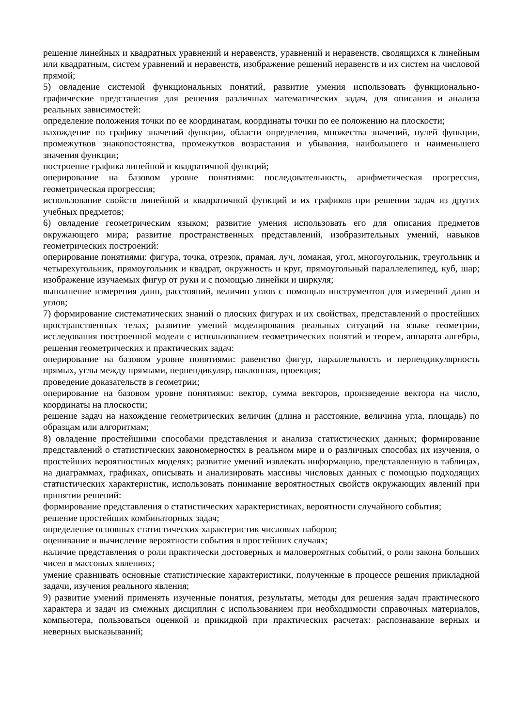решение линейных и квадратных уравнений и неравенств, уравнений и неравенств, сводящихся к линейным или квадратным, систем уравнений и неравенств, изображение решений неравенств и их систем на числовой прямой;
5) овладение системой функциональных понятий, развитие умения использовать функционально-графические представления для решения различных математических задач, для описания и анализа реальных зависимостей:
определение положения точки по ее координатам, координаты точки по ее положению на плоскости;
нахождение по графику значений функции, области определения, множества значений, нулей функции, промежутков знакопостоянства, промежутков возрастания и убывания, наибольшего и наименьшего значения функции;
построение графика линейной и квадратичной функций;
оперирование на базовом уровне понятиями: последовательность, арифметическая прогрессия, геометрическая прогрессия;
использование свойств линейной и квадратичной функций и их графиков при решении задач из других учебных предметов;
6) овладение геометрическим языком; развитие умения использовать его для описания предметов окружающего мира; развитие пространственных представлений, изобразительных умений, навыков геометрических построений:
оперирование понятиями: фигура, точка, отрезок, прямая, луч, ломаная, угол, многоугольник, треугольник и четырехугольник, прямоугольник и квадрат, окружность и круг, прямоугольный параллелепипед, куб, шар; изображение изучаемых фигур от руки и с помощью линейки и циркуля;
выполнение измерения длин, расстояний, величин углов с помощью инструментов для измерений длин и углов;
7) формирование систематических знаний о плоских фигурах и их свойствах, представлений о простейших пространственных телах; развитие умений моделирования реальных ситуаций на языке геометрии, исследования построенной модели с использованием геометрических понятий и теорем, аппарата алгебры, решения геометрических и практических задач:
оперирование на базовом уровне понятиями: равенство фигур, параллельность и перпендикулярность прямых, углы между прямыми, перпендикуляр, наклонная, проекция;
проведение доказательств в геометрии;
оперирование на базовом уровне понятиями: вектор, сумма векторов, произведение вектора на число, координаты на плоскости;
решение задач на нахождение геометрических величин (длина и расстояние, величина угла, площадь) по образцам или алгоритмам;
8) овладение простейшими способами представления и анализа статистических данных; формирование представлений о статистических закономерностях в реальном мире и о различных способах их изучения, о простейших вероятностных моделях; развитие умений извлекать информацию, представленную в таблицах, на диаграммах, графиках, описывать и анализировать массивы числовых данных с помощью подходящих статистических характеристик, использовать понимание вероятностных свойств окружающих явлений при принятии решений:
формирование представления о статистических характеристиках, вероятности случайного события;
решение простейших комбинаторных задач;
определение основных статистических характеристик числовых наборов;
оценивание и вычисление вероятности события в простейших случаях;
наличие представления о роли практически достоверных и маловероятных событий, о роли закона больших чисел в массовых явлениях;
умение сравнивать основные статистические характеристики, полученные в процессе решения прикладной задачи, изучения реального явления;
9) развитие умений применять изученные понятия, результаты, методы для решения задач практического характера и задач из смежных дисциплин с использованием при необходимости справочных материалов, компьютера, пользоваться оценкой и прикидкой при практических расчетах: распознавание верных и неверных высказываний;